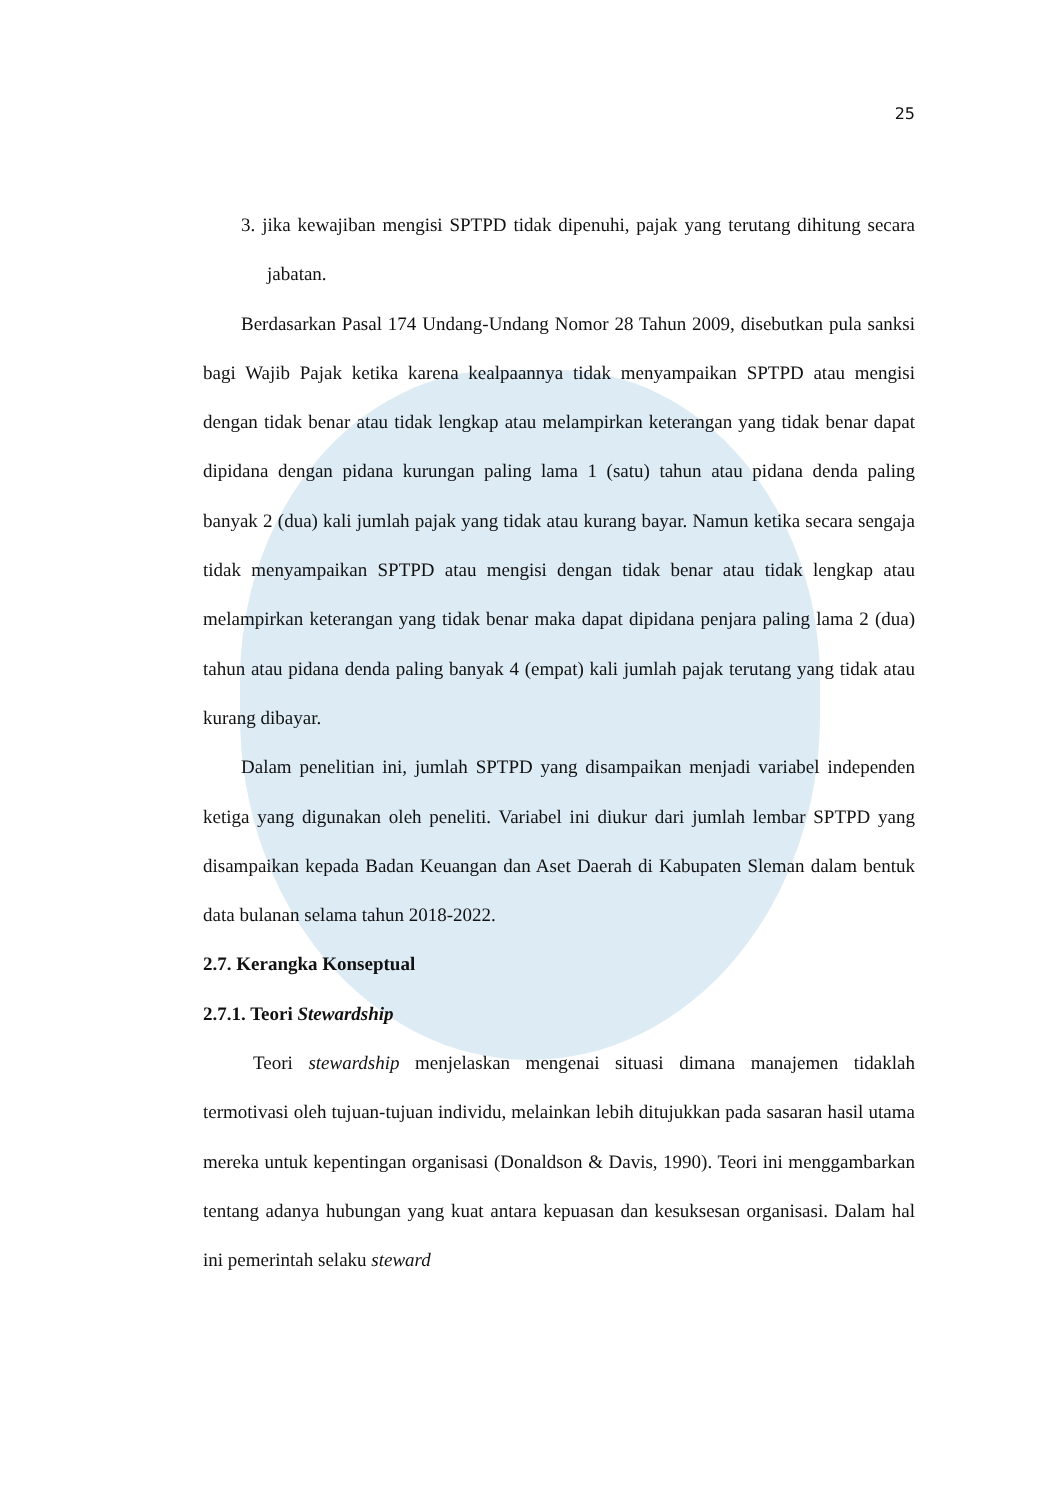25
3. jika kewajiban mengisi SPTPD tidak dipenuhi, pajak yang terutang dihitung secara jabatan.
Berdasarkan Pasal 174 Undang-Undang Nomor 28 Tahun 2009, disebutkan pula sanksi bagi Wajib Pajak ketika karena kealpaannya tidak menyampaikan SPTPD atau mengisi dengan tidak benar atau tidak lengkap atau melampirkan keterangan yang tidak benar dapat dipidana dengan pidana kurungan paling lama 1 (satu) tahun atau pidana denda paling banyak 2 (dua) kali jumlah pajak yang tidak atau kurang bayar. Namun ketika secara sengaja tidak menyampaikan SPTPD atau mengisi dengan tidak benar atau tidak lengkap atau melampirkan keterangan yang tidak benar maka dapat dipidana penjara paling lama 2 (dua) tahun atau pidana denda paling banyak 4 (empat) kali jumlah pajak terutang yang tidak atau kurang dibayar.
Dalam penelitian ini, jumlah SPTPD yang disampaikan menjadi variabel independen ketiga yang digunakan oleh peneliti. Variabel ini diukur dari jumlah lembar SPTPD yang disampaikan kepada Badan Keuangan dan Aset Daerah di Kabupaten Sleman dalam bentuk data bulanan selama tahun 2018-2022.
2.7. Kerangka Konseptual
2.7.1. Teori Stewardship
Teori stewardship menjelaskan mengenai situasi dimana manajemen tidaklah termotivasi oleh tujuan-tujuan individu, melainkan lebih ditujukkan pada sasaran hasil utama mereka untuk kepentingan organisasi (Donaldson & Davis, 1990). Teori ini menggambarkan tentang adanya hubungan yang kuat antara kepuasan dan kesuksesan organisasi. Dalam hal ini pemerintah selaku steward